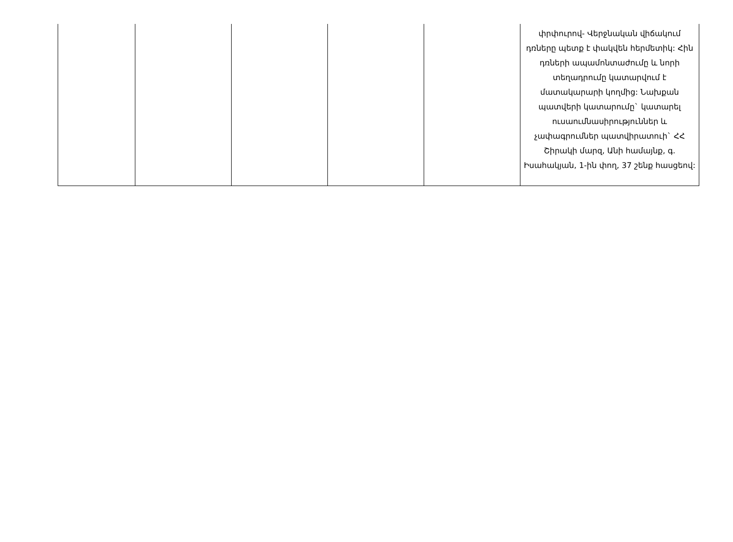| | | | | | փրփուրով- Վերջնական վիճակում դռները պետք է փակվեն հերմետիկ: Հին դռների ապամոնտաժումը և նորի տեղադրումը կատարվում է մատակարարի կողմից: Նախքան պատվերի կատարումը` կատարել ուսաումնասիրություններ և չափագրումներ պատվիրատուի` ՀՀ Շիրակի մարզ, Անի համայնք, գ. Իսահակյան, 1-ին փող, 37 շենք հասցեով: |